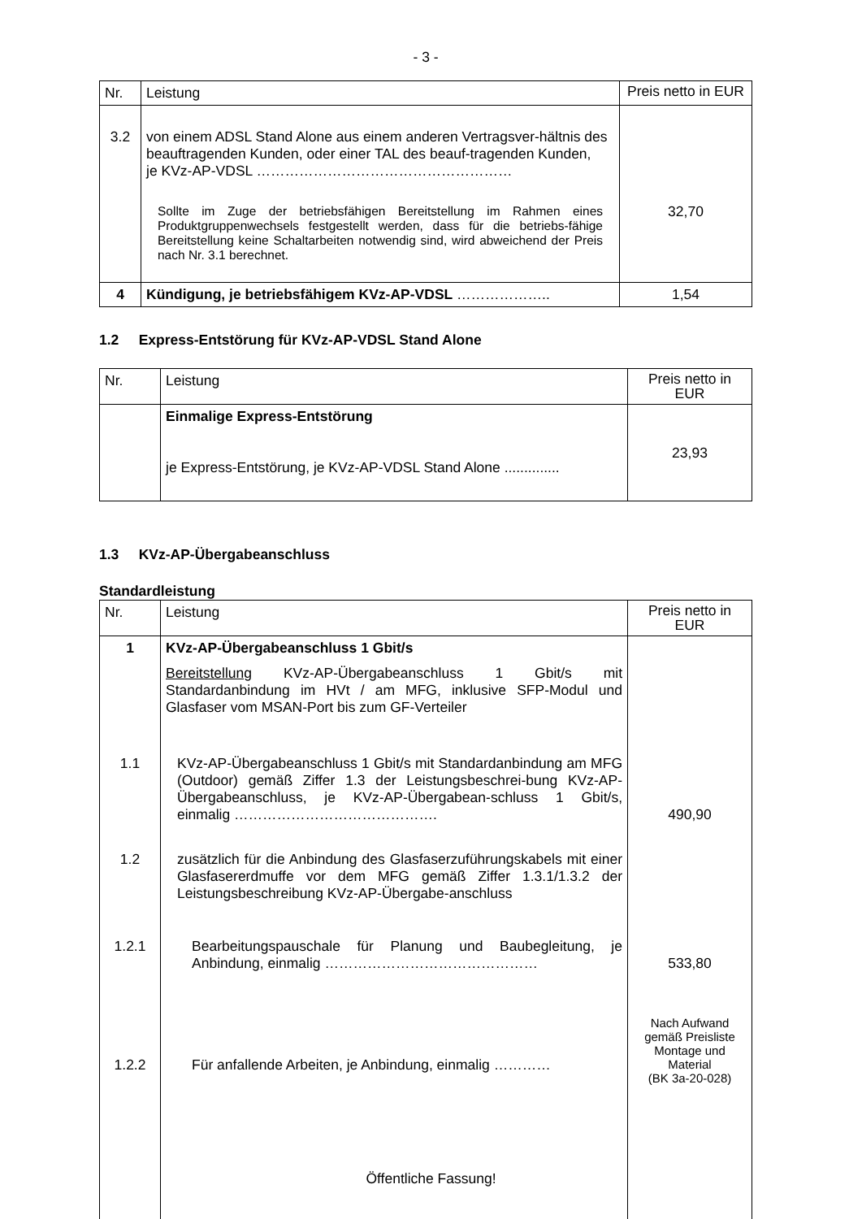- 3 -
| Nr. | Leistung | Preis netto in EUR |
| --- | --- | --- |
| 3.2 | von einem ADSL Stand Alone aus einem anderen Vertragsver-hältnis des beauftragenden Kunden, oder einer TAL des beauf-tragenden Kunden, je KVz-AP-VDSL ……………………………………………… Sollte im Zuge der betriebsfähigen Bereitstellung im Rahmen eines Produktgruppenwechsels festgestellt werden, dass für die betriebs-fähige Bereitstellung keine Schaltarbeiten notwendig sind, wird abweichend der Preis nach Nr. 3.1 berechnet. | 32,70 |
| 4 | Kündigung, je betriebsfähigem KVz-AP-VDSL ……………….. | 1,54 |
1.2 Express-Entstörung für KVz-AP-VDSL Stand Alone
| Nr. | Leistung | Preis netto in EUR |
| --- | --- | --- |
| | Einmalige Express-Entstörung je Express-Entstörung, je KVz-AP-VDSL Stand Alone .............. | 23,93 |
1.3 KVz-AP-Übergabeanschluss
Standardleistung
| Nr. | Leistung | Preis netto in EUR |
| --- | --- | --- |
| 1 | KVz-AP-Übergabeanschluss 1 Gbit/s Bereitstellung KVz-AP-Übergabeanschluss 1 Gbit/s mit Standardanbindung im HVt / am MFG, inklusive SFP-Modul und Glasfaser vom MSAN-Port bis zum GF-Verteiler | |
| 1.1 | KVz-AP-Übergabeanschluss 1 Gbit/s mit Standardanbindung am MFG (Outdoor) gemäß Ziffer 1.3 der Leistungsbeschrei-bung KVz-AP-Übergabeanschluss, je KVz-AP-Übergabean-schluss 1 Gbit/s, einmalig ……………………………………. | 490,90 |
| 1.2 | zusätzlich für die Anbindung des Glasfaserzuführungskabels mit einer Glasfasererdmuffe vor dem MFG gemäß Ziffer 1.3.1/1.3.2 der Leistungsbeschreibung KVz-AP-Übergabe-anschluss | |
| 1.2.1 | Bearbeitungspauschale für Planung und Baubegleitung, je Anbindung, einmalig ……………………………………… | 533,80 |
| 1.2.2 | Für anfallende Arbeiten, je Anbindung, einmalig ………… | Nach Aufwand gemäß Preisliste Montage und Material (BK 3a-20-028) |
Öffentliche Fassung!